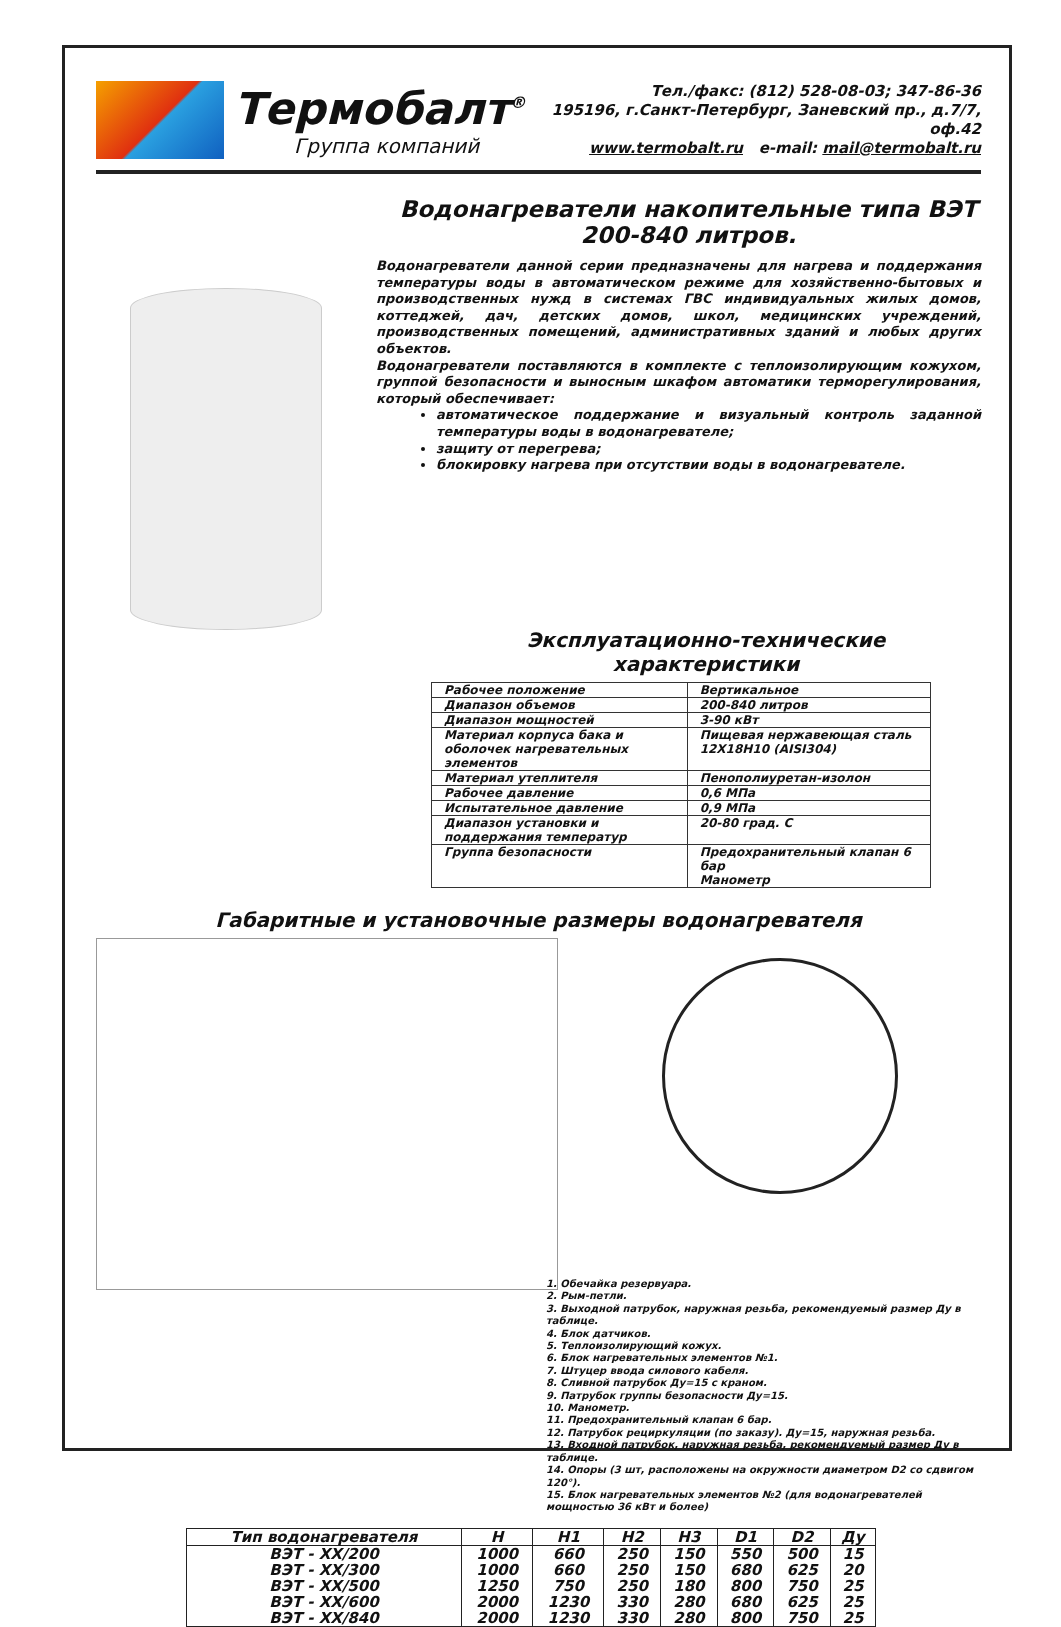Термобалт<sup>®</sup>
Группа компаний
Тел./факс: (812) 528-08-03; 347-86-36
195196, г.Санкт-Петербург, Заневский пр., д.7/7, оф.42
www.termobalt.ru e-mail: mail@termobalt.ru
Водонагреватели накопительные типа ВЭТ
200-840 литров.
Водонагреватели данной серии предназначены для нагрева и поддержания температуры воды в автоматическом режиме для хозяйственно-бытовых и производственных нужд в системах ГВС индивидуальных жилых домов, коттеджей, дач, детских домов, школ, медицинских учреждений, производственных помещений, административных зданий и любых других объектов.
Водонагреватели поставляются в комплекте с теплоизолирующим кожухом, группой безопасности и выносным шкафом автоматики терморегулирования, который обеспечивает:
автоматическое поддержание и визуальный контроль заданной температуры воды в водонагревателе;
защиту от перегрева;
блокировку нагрева при отсутствии воды в водонагревателе.
Эксплуатационно-технические характеристики
| Рабочее положение | Вертикальное |
| Диапазон объемов | 200-840 литров |
| Диапазон мощностей | 3-90 кВт |
| Материал корпуса бака и оболочек нагревательных элементов | Пищевая нержавеющая сталь 12Х18Н10 (AISI304) |
| Материал утеплителя | Пенополиуретан-изолон |
| Рабочее давление | 0,6 МПа |
| Испытательное давление | 0,9 МПа |
| Диапазон установки и поддержания температур | 20-80 град. С |
| Группа безопасности | Предохранительный клапан 6 бар Манометр |
Габаритные и установочные размеры водонагревателя
1. Обечайка резервуара.
2. Рым-петли.
3. Выходной патрубок, наружная резьба, рекомендуемый размер Ду в таблице.
4. Блок датчиков.
5. Теплоизолирующий кожух.
6. Блок нагревательных элементов №1.
7. Штуцер ввода силового кабеля.
8. Сливной патрубок Ду=15 с краном.
9. Патрубок группы безопасности Ду=15.
10. Манометр.
11. Предохранительный клапан 6 бар.
12. Патрубок рециркуляции (по заказу). Ду=15, наружная резьба.
13. Входной патрубок, наружная резьба, рекомендуемый размер Ду в таблице.
14. Опоры (3 шт, расположены на окружности диаметром D2 со сдвигом 120°).
15. Блок нагревательных элементов №2 (для водонагревателей мощностью 36 кВт и более)
| Тип водонагревателя | H | H1 | H2 | H3 | D1 | D2 | Ду |
| --- | --- | --- | --- | --- | --- | --- | --- |
| ВЭТ - XX/200 | 1000 | 660 | 250 | 150 | 550 | 500 | 15 |
| ВЭТ - XX/300 | 1000 | 660 | 250 | 150 | 680 | 625 | 20 |
| ВЭТ - XX/500 | 1250 | 750 | 250 | 180 | 800 | 750 | 25 |
| ВЭТ - XX/600 | 2000 | 1230 | 330 | 280 | 680 | 625 | 25 |
| ВЭТ - XX/840 | 2000 | 1230 | 330 | 280 | 800 | 750 | 25 |